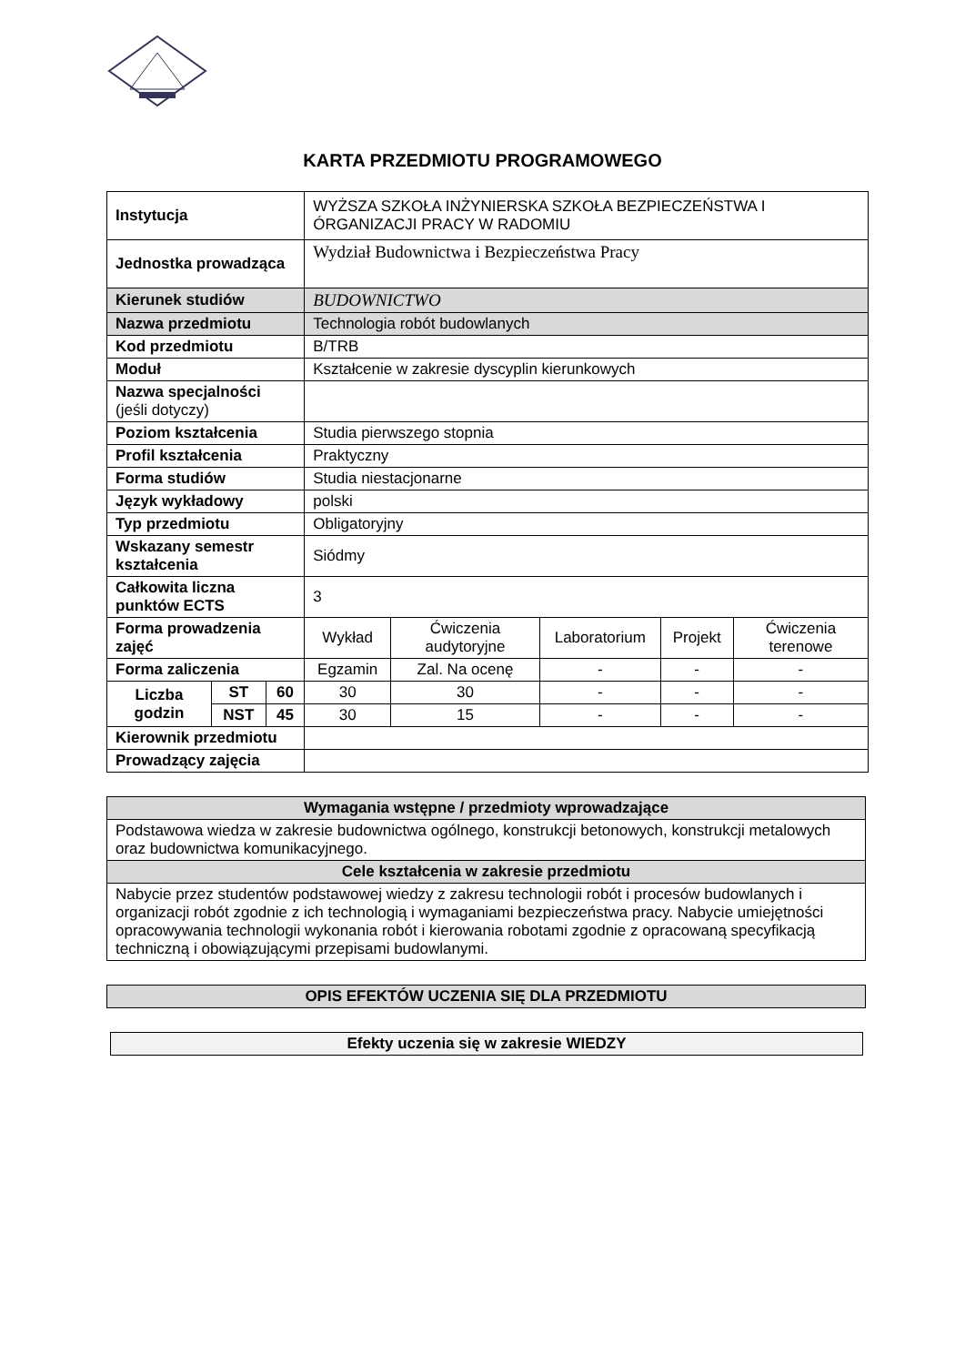KARTA PRZEDMIOTU PROGRAMOWEGO
| Instytucja | | | WYŻSZA SZKOŁA INŻYNIERSKA SZKOŁA BEZPIECZEŃSTWA I ÓRGANIZACJI PRACY W RADOMIU | | | | |
| Jednostka prowadząca | | | Wydział Budownictwa i Bezpieczeństwa Pracy | | | | |
| Kierunek studiów | | | BUDOWNICTWO | | | | |
| Nazwa przedmiotu | | | Technologia robót budowlanych | | | | |
| Kod przedmiotu | | | B/TRB | | | | |
| Moduł | | | Kształcenie w zakresie dyscyplin kierunkowych | | | | |
| Nazwa specjalności (jeśli dotyczy) | | | | | | | |
| Poziom kształcenia | | | Studia pierwszego stopnia | | | | |
| Profil kształcenia | | | Praktyczny | | | | |
| Forma studiów | | | Studia niestacjonarne | | | | |
| Język wykładowy | | | polski | | | | |
| Typ przedmiotu | | | Obligatoryjny | | | | |
| Wskazany semestr kształcenia | | | Siódmy | | | | |
| Całkowita liczna punktów ECTS | | | 3 | | | | |
| Forma prowadzenia zajęć | | | Wykład | Ćwiczenia audytoryjne | Laboratorium | Projekt | Ćwiczenia terenowe |
| Forma zaliczenia | | | Egzamin | Zal. Na ocenę | - | - | - |
| Liczba godzin | ST | 60 | 30 | 30 | - | - | - |
| | NST | 45 | 30 | 15 | - | - | - |
| Kierownik przedmiotu | | | | | | | |
| Prowadzący zajęcia | | | | | | | |
| Wymagania wstępne / przedmioty wprowadzające |
| --- |
| Podstawowa wiedza w zakresie budownictwa ogólnego, konstrukcji betonowych, konstrukcji metalowych oraz budownictwa komunikacyjnego. |
| Cele kształcenia w zakresie przedmiotu |
| Nabycie przez studentów podstawowej wiedzy z zakresu technologii robót i procesów budowlanych i organizacji robót zgodnie z ich technologią i wymaganiami bezpieczeństwa pracy. Nabycie umiejętności opracowywania technologii wykonania robót i kierowania robotami zgodnie z opracowaną specyfikacją techniczną i obowiązującymi przepisami budowlanymi. |
| OPIS EFEKTÓW UCZENIA SIĘ DLA PRZEDMIOTU |
| --- |
| Efekty uczenia się w zakresie WIEDZY |
| --- |